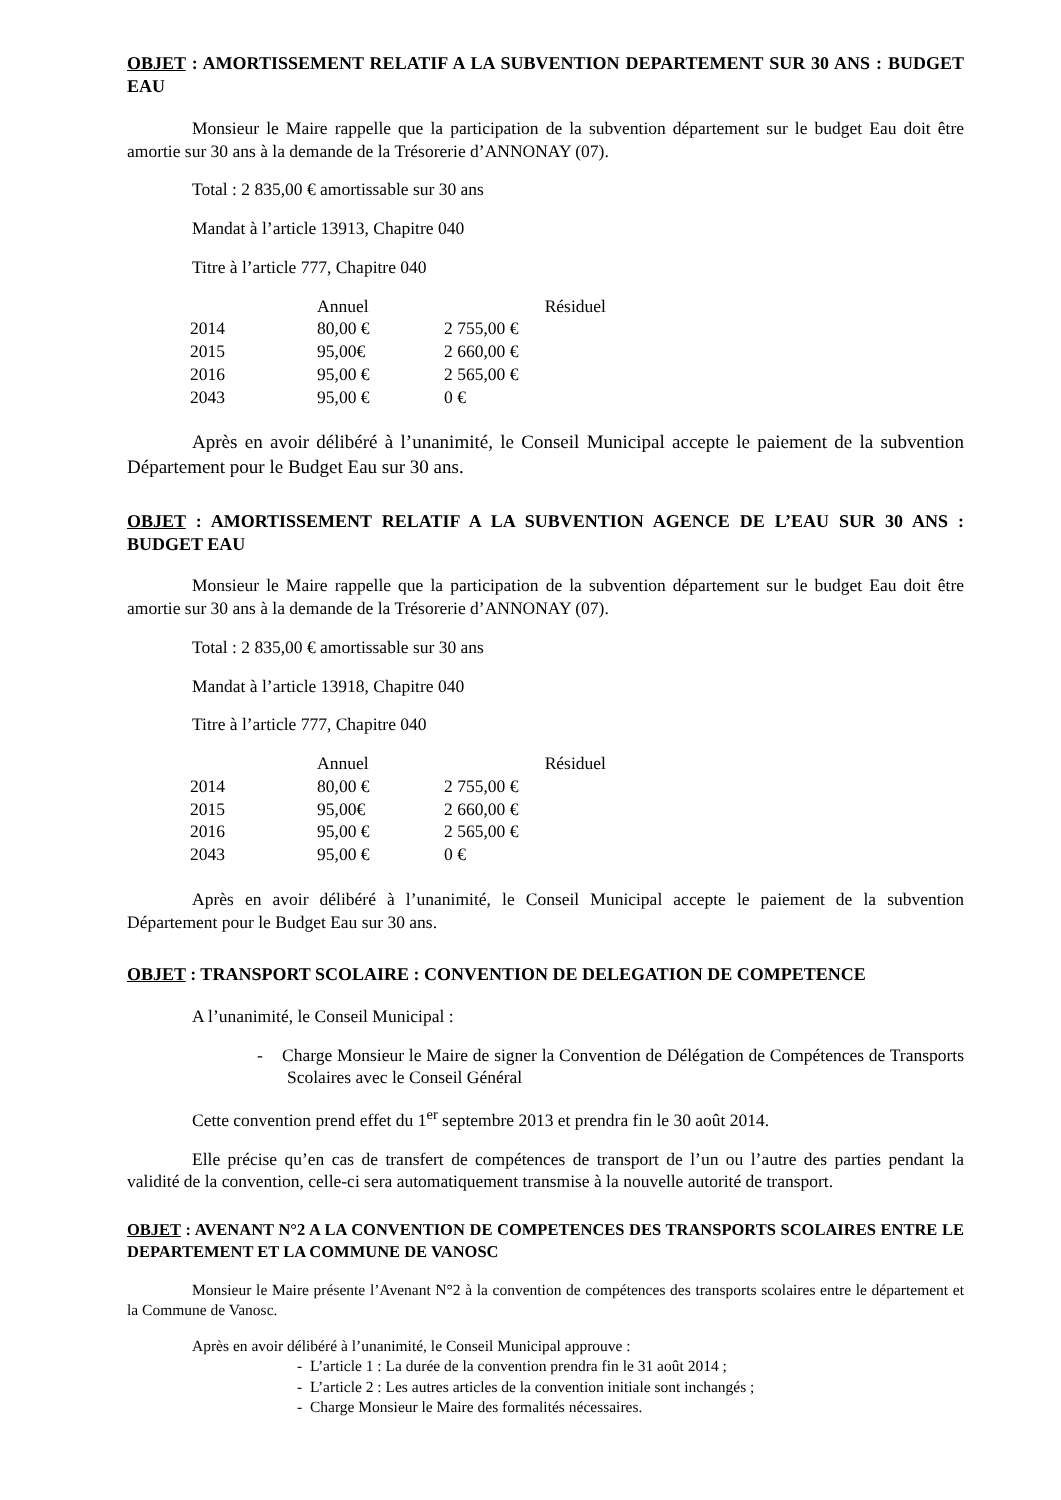OBJET : AMORTISSEMENT RELATIF A LA SUBVENTION DEPARTEMENT SUR 30 ANS : BUDGET EAU
Monsieur le Maire rappelle que la participation de la subvention département sur le budget Eau doit être amortie sur 30 ans à la demande de la Trésorerie d’ANNONAY (07).
Total : 2 835,00 € amortissable sur 30 ans
Mandat à l’article 13913, Chapitre 040
Titre à l’article 777, Chapitre 040
| | Annuel | Résiduel |
| --- | --- | --- |
| 2014 | 80,00 € | 2 755,00 € |
| 2015 | 95,00€ | 2 660,00 € |
| 2016 | 95,00 € | 2 565,00 € |
| 2043 | 95,00 € | 0 € |
Après en avoir délibéré à l’unanimité, le Conseil Municipal accepte le paiement de la subvention Département pour le Budget Eau sur 30 ans.
OBJET : AMORTISSEMENT RELATIF A LA SUBVENTION AGENCE DE L’EAU SUR 30 ANS : BUDGET EAU
Monsieur le Maire rappelle que la participation de la subvention département sur le budget Eau doit être amortie sur 30 ans à la demande de la Trésorerie d’ANNONAY (07).
Total : 2 835,00 € amortissable sur 30 ans
Mandat à l’article 13918, Chapitre 040
Titre à l’article 777, Chapitre 040
| | Annuel | Résiduel |
| --- | --- | --- |
| 2014 | 80,00 € | 2 755,00 € |
| 2015 | 95,00€ | 2 660,00 € |
| 2016 | 95,00 € | 2 565,00 € |
| 2043 | 95,00 € | 0 € |
Après en avoir délibéré à l’unanimité, le Conseil Municipal accepte le paiement de la subvention Département pour le Budget Eau sur 30 ans.
OBJET : TRANSPORT SCOLAIRE : CONVENTION DE DELEGATION DE COMPETENCE
A l’unanimité, le Conseil Municipal :
- Charge Monsieur le Maire de signer la Convention de Délégation de Compétences de Transports Scolaires avec le Conseil Général
Cette convention prend effet du 1<sup>er</sup> septembre 2013 et prendra fin le 30 août 2014.
Elle précise qu’en cas de transfert de compétences de transport de l’un ou l’autre des parties pendant la validité de la convention, celle-ci sera automatiquement transmise à la nouvelle autorité de transport.
OBJET : AVENANT N°2 A LA CONVENTION DE COMPETENCES DES TRANSPORTS SCOLAIRES ENTRE LE DEPARTEMENT ET LA COMMUNE DE VANOSC
Monsieur le Maire présente l’Avenant N°2 à la convention de compétences des transports scolaires entre le département et la Commune de Vanosc.
Après en avoir délibéré à l’unanimité, le Conseil Municipal approuve :
- L’article 1 : La durée de la convention prendra fin le 31 août 2014 ;
- L’article 2 : Les autres articles de la convention initiale sont inchangés ;
- Charge Monsieur le Maire des formalités nécessaires.